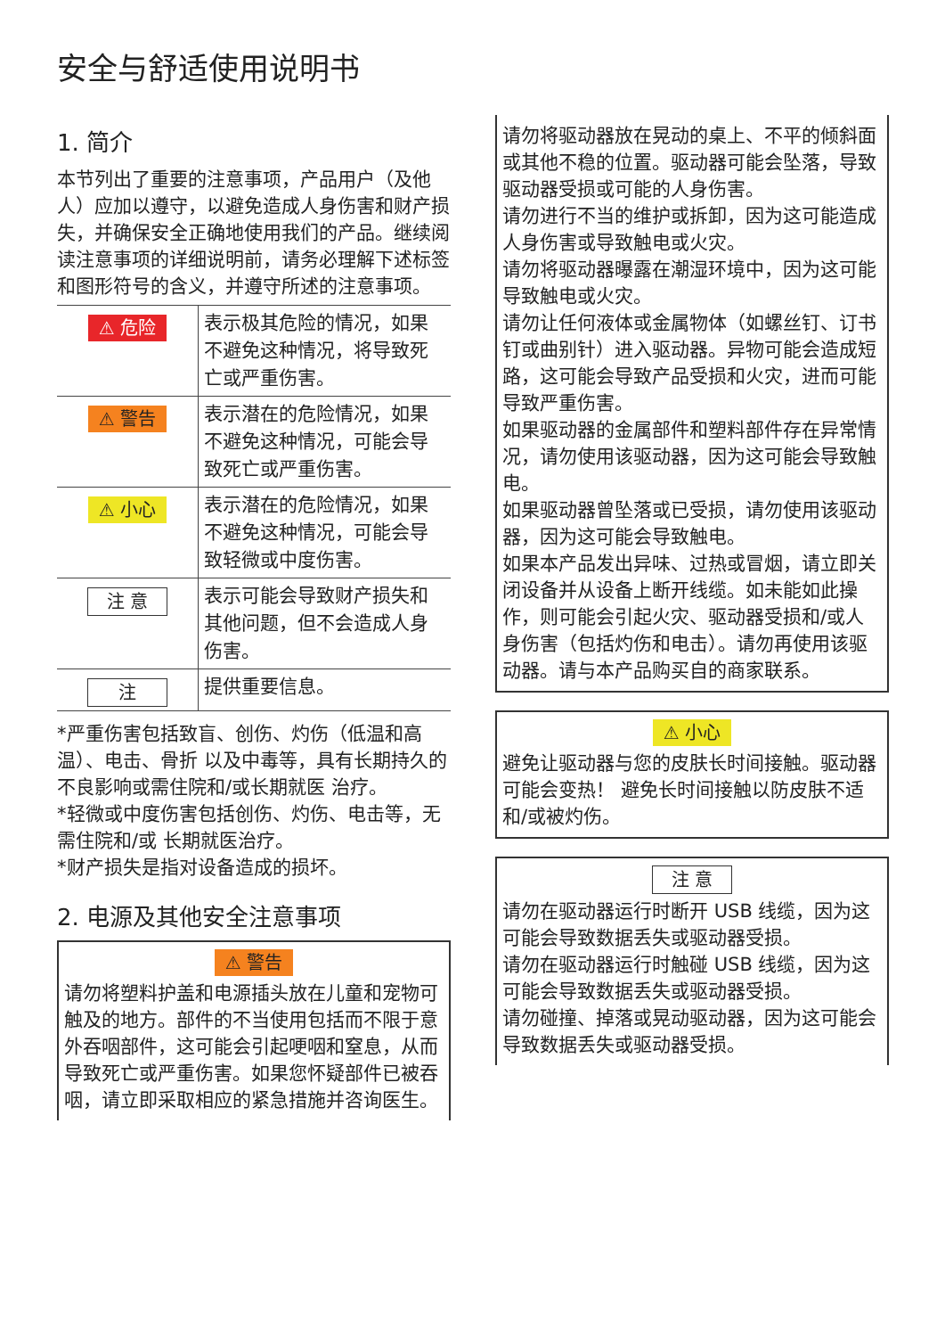安全与舒适使用说明书
1. 简介
本节列出了重要的注意事项，产品用户（及他人）应加以遵守，以避免造成人身伤害和财产损失，并确保安全正确地使用我们的产品。继续阅读注意事项的详细说明前，请务必理解下述标签和图形符号的含义，并遵守所述的注意事项。
| ⚠ 危险 | 表示极其危险的情况，如果不避免这种情况，将导致死亡或严重伤害。 |
| ⚠ 警告 | 表示潜在的危险情况，如果不避免这种情况，可能会导致死亡或严重伤害。 |
| ⚠ 小心 | 表示潜在的危险情况，如果不避免这种情况，可能会导致轻微或中度伤害。 |
| 注 意 | 表示可能会导致财产损失和其他问题，但不会造成人身伤害。 |
| 注 | 提供重要信息。 |
*严重伤害包括致盲、创伤、灼伤（低温和高温）、电击、骨折 以及中毒等，具有长期持久的不良影响或需住院和/或长期就医 治疗。
*轻微或中度伤害包括创伤、灼伤、电击等，无需住院和/或 长期就医治疗。
*财产损失是指对设备造成的损坏。
2. 电源及其他安全注意事项
⚠ 警告
请勿将塑料护盖和电源插头放在儿童和宠物可触及的地方。部件的不当使用包括而不限于意外吞咽部件，这可能会引起哽咽和窒息，从而导致死亡或严重伤害。如果您怀疑部件已被吞咽，请立即采取相应的紧急措施并咨询医生。
请勿将驱动器放在晃动的桌上、不平的倾斜面或其他不稳的位置。驱动器可能会坠落，导致驱动器受损或可能的人身伤害。
请勿进行不当的维护或拆卸，因为这可能造成人身伤害或导致触电或火灾。
请勿将驱动器曝露在潮湿环境中，因为这可能导致触电或火灾。
请勿让任何液体或金属物体（如螺丝钉、订书钉或曲别针）进入驱动器。异物可能会造成短路，这可能会导致产品受损和火灾，进而可能导致严重伤害。
如果驱动器的金属部件和塑料部件存在异常情况，请勿使用该驱动器，因为这可能会导致触电。
如果驱动器曾坠落或已受损，请勿使用该驱动器，因为这可能会导致触电。
如果本产品发出异味、过热或冒烟，请立即关闭设备并从设备上断开线缆。如未能如此操作，则可能会引起火灾、驱动器受损和/或人身伤害（包括灼伤和电击）。请勿再使用该驱动器。请与本产品购买自的商家联系。
⚠ 小心
避免让驱动器与您的皮肤长时间接触。驱动器可能会变热！ 避免长时间接触以防皮肤不适和/或被灼伤。
注 意
请勿在驱动器运行时断开 USB 线缆，因为这可能会导致数据丢失或驱动器受损。
请勿在驱动器运行时触碰 USB 线缆，因为这可能会导致数据丢失或驱动器受损。
请勿碰撞、掉落或晃动驱动器，因为这可能会导致数据丢失或驱动器受损。